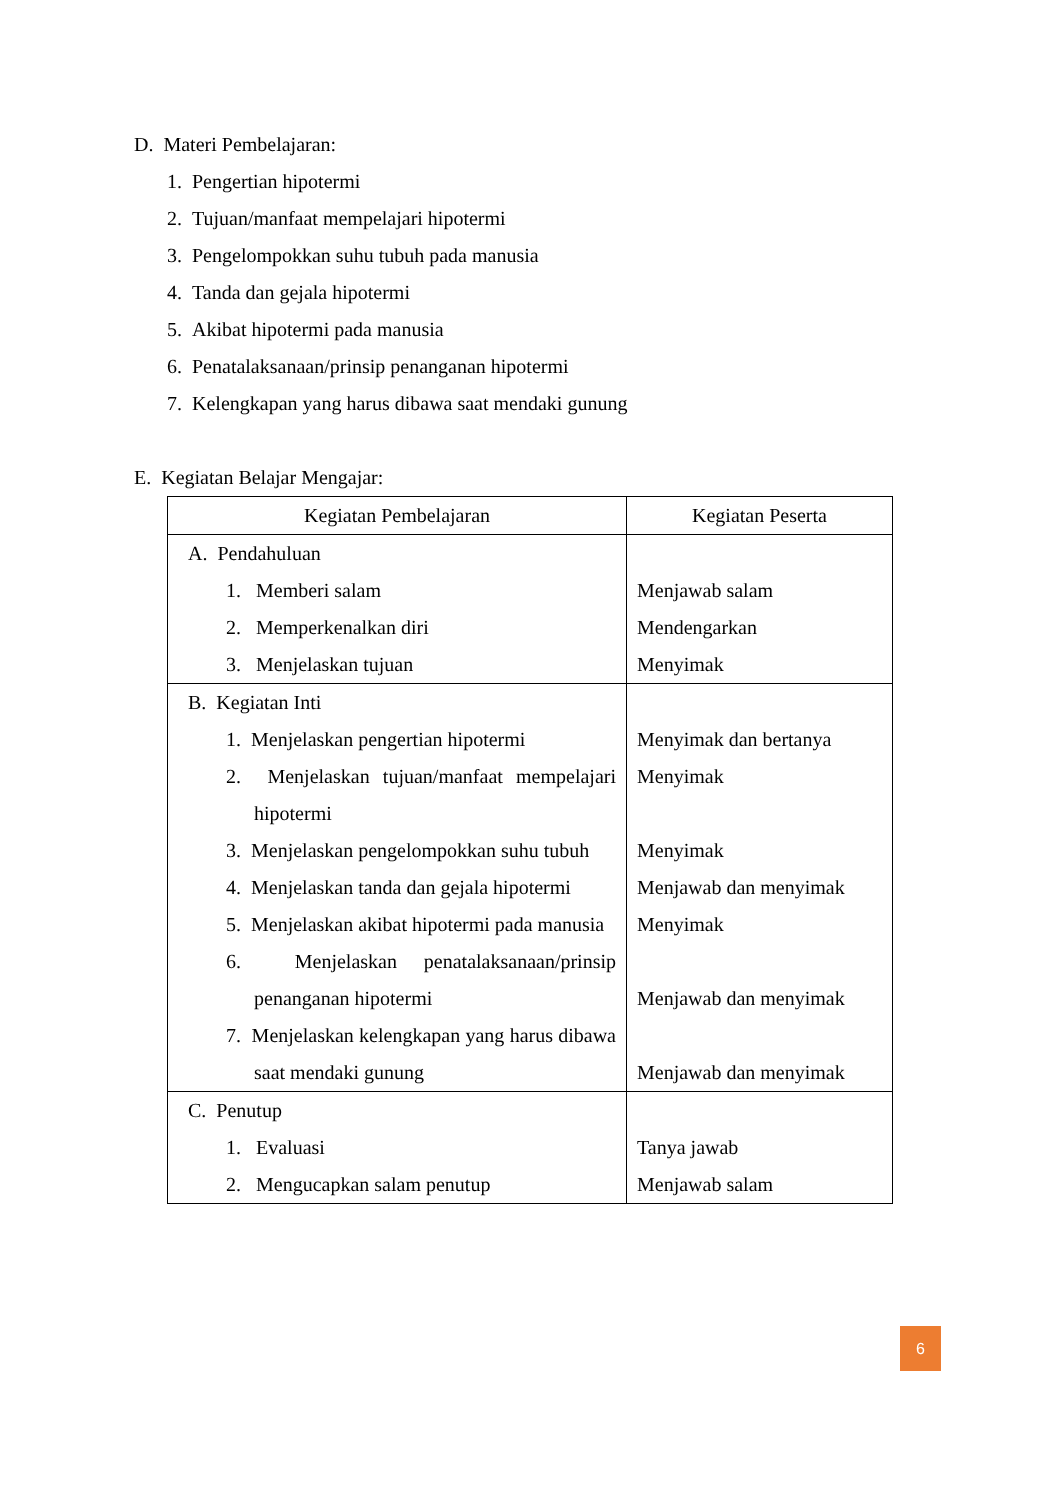D. Materi Pembelajaran:
1. Pengertian hipotermi
2. Tujuan/manfaat mempelajari hipotermi
3. Pengelompokkan suhu tubuh pada manusia
4. Tanda dan gejala hipotermi
5. Akibat hipotermi pada manusia
6. Penatalaksanaan/prinsip penanganan hipotermi
7. Kelengkapan yang harus dibawa saat mendaki gunung
E. Kegiatan Belajar Mengajar:
| Kegiatan Pembelajaran | Kegiatan Peserta |
| --- | --- |
| A. Pendahuluan 1. Memberi salam 2. Memperkenalkan diri 3. Menjelaskan tujuan | Menjawab salam Mendengarkan Menyimak |
| B. Kegiatan Inti 1. Menjelaskan pengertian hipotermi 2. Menjelaskan tujuan/manfaat mempelajari hipotermi 3. Menjelaskan pengelompokkan suhu tubuh 4. Menjelaskan tanda dan gejala hipotermi 5. Menjelaskan akibat hipotermi pada manusia 6. Menjelaskan penatalaksanaan/prinsip penanganan hipotermi 7. Menjelaskan kelengkapan yang harus dibawa saat mendaki gunung | Menyimak dan bertanya Menyimak Menyimak Menjawab dan menyimak Menyimak Menjawab dan menyimak Menjawab dan menyimak |
| C. Penutup 1. Evaluasi 2. Mengucapkan salam penutup | Tanya jawab Menjawab salam |
6